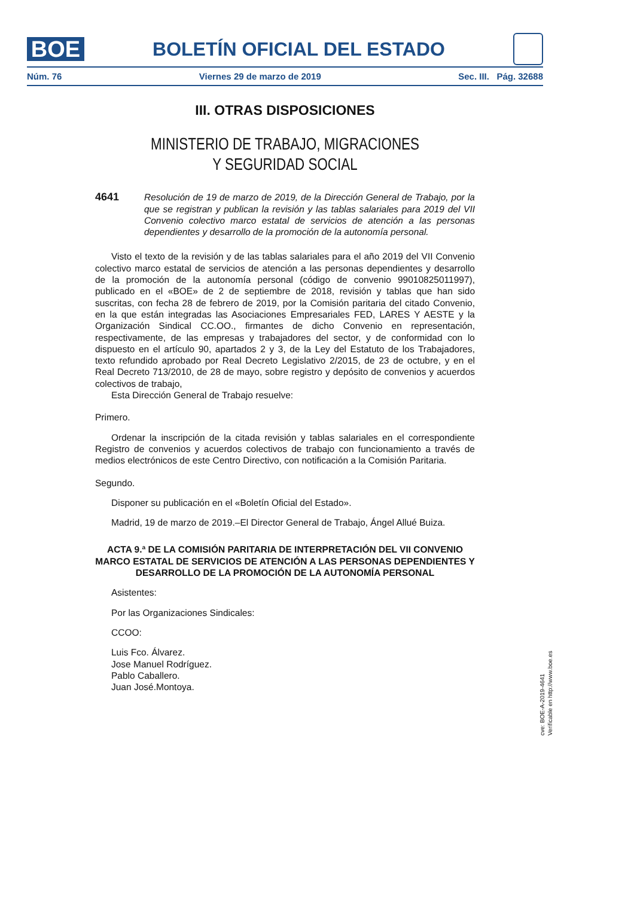BOE
BOLETÍN OFICIAL DEL ESTADO
Núm. 76 Viernes 29 de marzo de 2019 Sec. III. Pág. 32688
III. OTRAS DISPOSICIONES
MINISTERIO DE TRABAJO, MIGRACIONES
Y SEGURIDAD SOCIAL
4641
Resolución de 19 de marzo de 2019, de la Dirección General de Trabajo, por la que se registran y publican la revisión y las tablas salariales para 2019 del VII Convenio colectivo marco estatal de servicios de atención a las personas dependientes y desarrollo de la promoción de la autonomía personal.
Visto el texto de la revisión y de las tablas salariales para el año 2019 del VII Convenio colectivo marco estatal de servicios de atención a las personas dependientes y desarrollo de la promoción de la autonomía personal (código de convenio 99010825011997), publicado en el «BOE» de 2 de septiembre de 2018, revisión y tablas que han sido suscritas, con fecha 28 de febrero de 2019, por la Comisión paritaria del citado Convenio, en la que están integradas las Asociaciones Empresariales FED, LARES Y AESTE y la Organización Sindical CC.OO., firmantes de dicho Convenio en representación, respectivamente, de las empresas y trabajadores del sector, y de conformidad con lo dispuesto en el artículo 90, apartados 2 y 3, de la Ley del Estatuto de los Trabajadores, texto refundido aprobado por Real Decreto Legislativo 2/2015, de 23 de octubre, y en el Real Decreto 713/2010, de 28 de mayo, sobre registro y depósito de convenios y acuerdos colectivos de trabajo,
Esta Dirección General de Trabajo resuelve:
Primero.
Ordenar la inscripción de la citada revisión y tablas salariales en el correspondiente Registro de convenios y acuerdos colectivos de trabajo con funcionamiento a través de medios electrónicos de este Centro Directivo, con notificación a la Comisión Paritaria.
Segundo.
Disponer su publicación en el «Boletín Oficial del Estado».
Madrid, 19 de marzo de 2019.–El Director General de Trabajo, Ángel Allué Buiza.
ACTA 9.ª DE LA COMISIÓN PARITARIA DE INTERPRETACIÓN DEL VII CONVENIO MARCO ESTATAL DE SERVICIOS DE ATENCIÓN A LAS PERSONAS DEPENDIENTES Y DESARROLLO DE LA PROMOCIÓN DE LA AUTONOMÍA PERSONAL
Asistentes:
Por las Organizaciones Sindicales:
CCOO:
Luis Fco. Álvarez.
Jose Manuel Rodríguez.
Pablo Caballero.
Juan José.Montoya.
cve: BOE-A-2019-4641
Verificable en http://www.boe.es